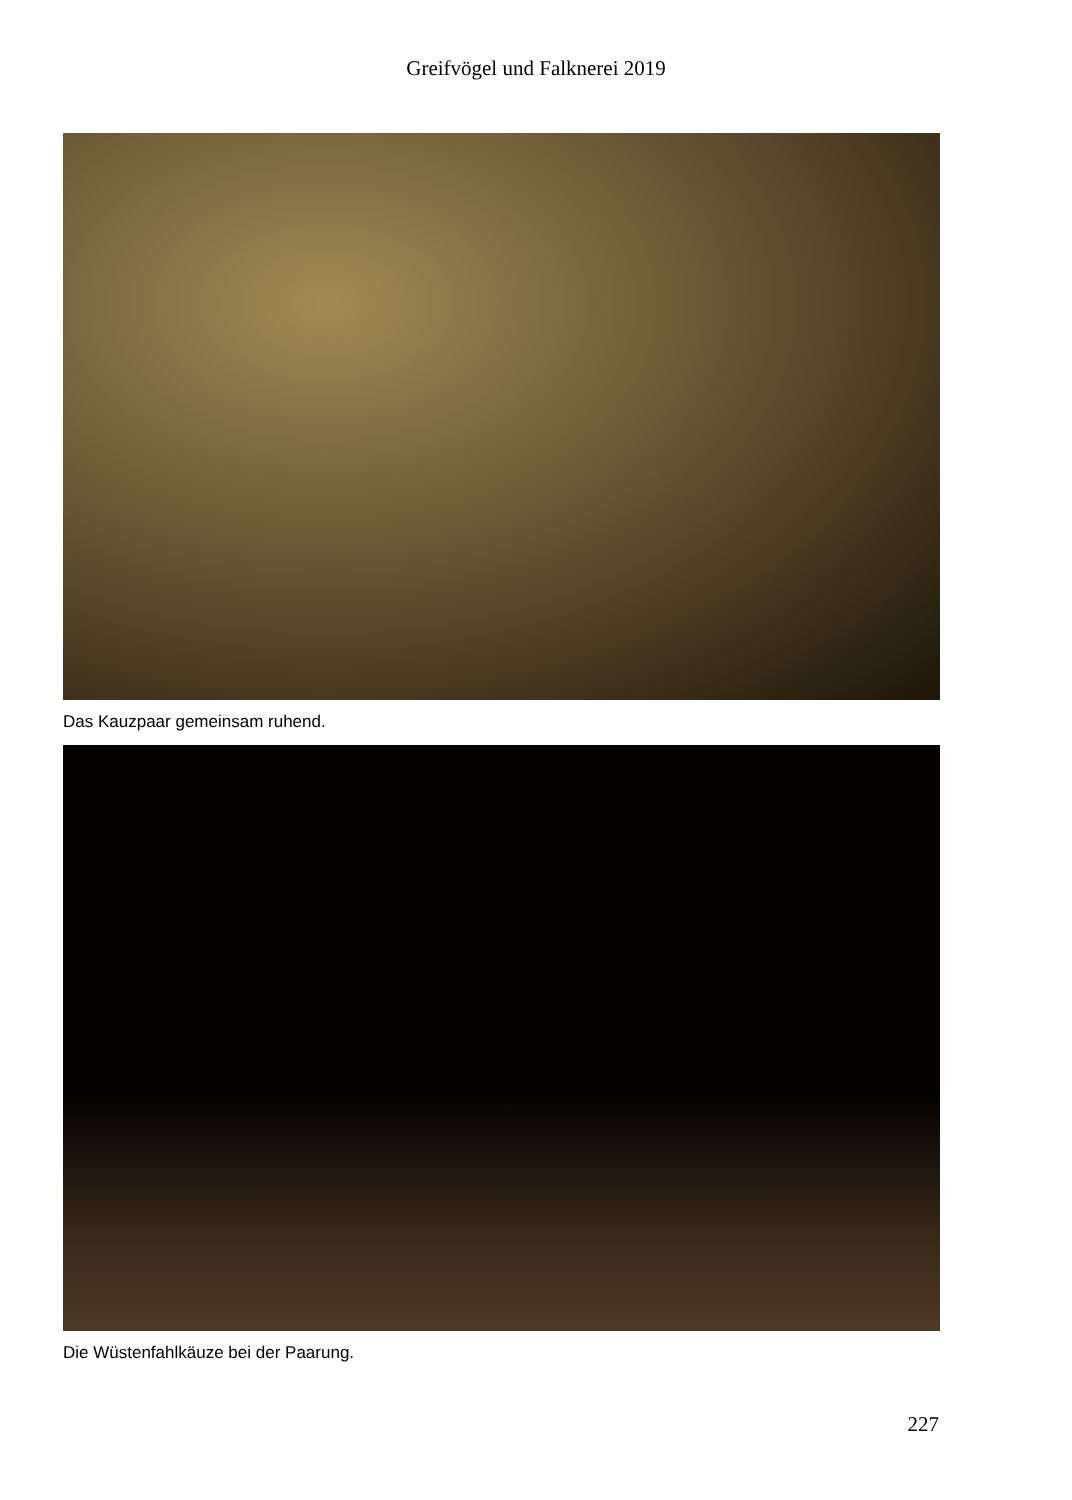Greifvögel und Falknerei 2019
Das Kauzpaar gemeinsam ruhend.
Die Wüstenfahlkäuze bei der Paarung.
227